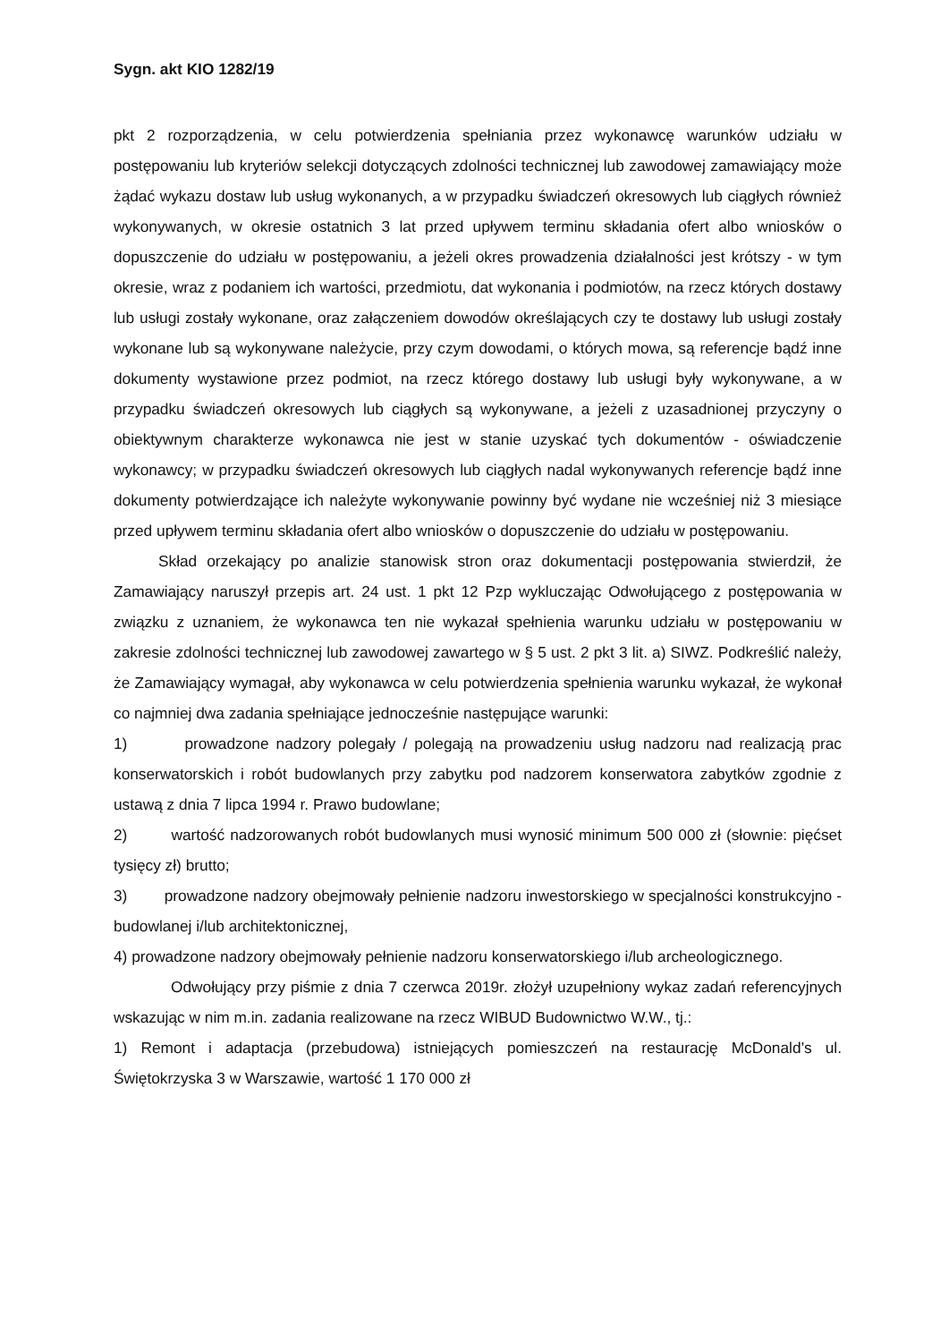Sygn. akt KIO 1282/19
pkt 2 rozporządzenia, w celu potwierdzenia spełniania przez wykonawcę warunków udziału w postępowaniu lub kryteriów selekcji dotyczących zdolności technicznej lub zawodowej zamawiający może żądać wykazu dostaw lub usług wykonanych, a w przypadku świadczeń okresowych lub ciągłych również wykonywanych, w okresie ostatnich 3 lat przed upływem terminu składania ofert albo wniosków o dopuszczenie do udziału w postępowaniu, a jeżeli okres prowadzenia działalności jest krótszy - w tym okresie, wraz z podaniem ich wartości, przedmiotu, dat wykonania i podmiotów, na rzecz których dostawy lub usługi zostały wykonane, oraz załączeniem dowodów określających czy te dostawy lub usługi zostały wykonane lub są wykonywane należycie, przy czym dowodami, o których mowa, są referencje bądź inne dokumenty wystawione przez podmiot, na rzecz którego dostawy lub usługi były wykonywane, a w przypadku świadczeń okresowych lub ciągłych są wykonywane, a jeżeli z uzasadnionej przyczyny o obiektywnym charakterze wykonawca nie jest w stanie uzyskać tych dokumentów - oświadczenie wykonawcy; w przypadku świadczeń okresowych lub ciągłych nadal wykonywanych referencje bądź inne dokumenty potwierdzające ich należyte wykonywanie powinny być wydane nie wcześniej niż 3 miesiące przed upływem terminu składania ofert albo wniosków o dopuszczenie do udziału w postępowaniu.
Skład orzekający po analizie stanowisk stron oraz dokumentacji postępowania stwierdził, że Zamawiający naruszył przepis art. 24 ust. 1 pkt 12 Pzp wykluczając Odwołującego z postępowania w związku z uznaniem, że wykonawca ten nie wykazał spełnienia warunku udziału w postępowaniu w zakresie zdolności technicznej lub zawodowej zawartego w § 5 ust. 2 pkt 3 lit. a) SIWZ. Podkreślić należy, że Zamawiający wymagał, aby wykonawca w celu potwierdzenia spełnienia warunku wykazał, że wykonał co najmniej dwa zadania spełniające jednocześnie następujące warunki:
1) prowadzone nadzory polegały / polegają na prowadzeniu usług nadzoru nad realizacją prac konserwatorskich i robót budowlanych przy zabytku pod nadzorem konserwatora zabytków zgodnie z ustawą z dnia 7 lipca 1994 r. Prawo budowlane;
2) wartość nadzorowanych robót budowlanych musi wynosić minimum 500 000 zł (słownie: pięćset tysięcy zł) brutto;
3) prowadzone nadzory obejmowały pełnienie nadzoru inwestorskiego w specjalności konstrukcyjno - budowlanej i/lub architektonicznej,
4) prowadzone nadzory obejmowały pełnienie nadzoru konserwatorskiego i/lub archeologicznego.
Odwołujący przy piśmie z dnia 7 czerwca 2019r. złożył uzupełniony wykaz zadań referencyjnych wskazując w nim m.in. zadania realizowane na rzecz WIBUD Budownictwo W.W., tj.:
1) Remont i adaptacja (przebudowa) istniejących pomieszczeń na restaurację McDonald’s ul. Świętokrzyska 3 w Warszawie, wartość 1 170 000 zł